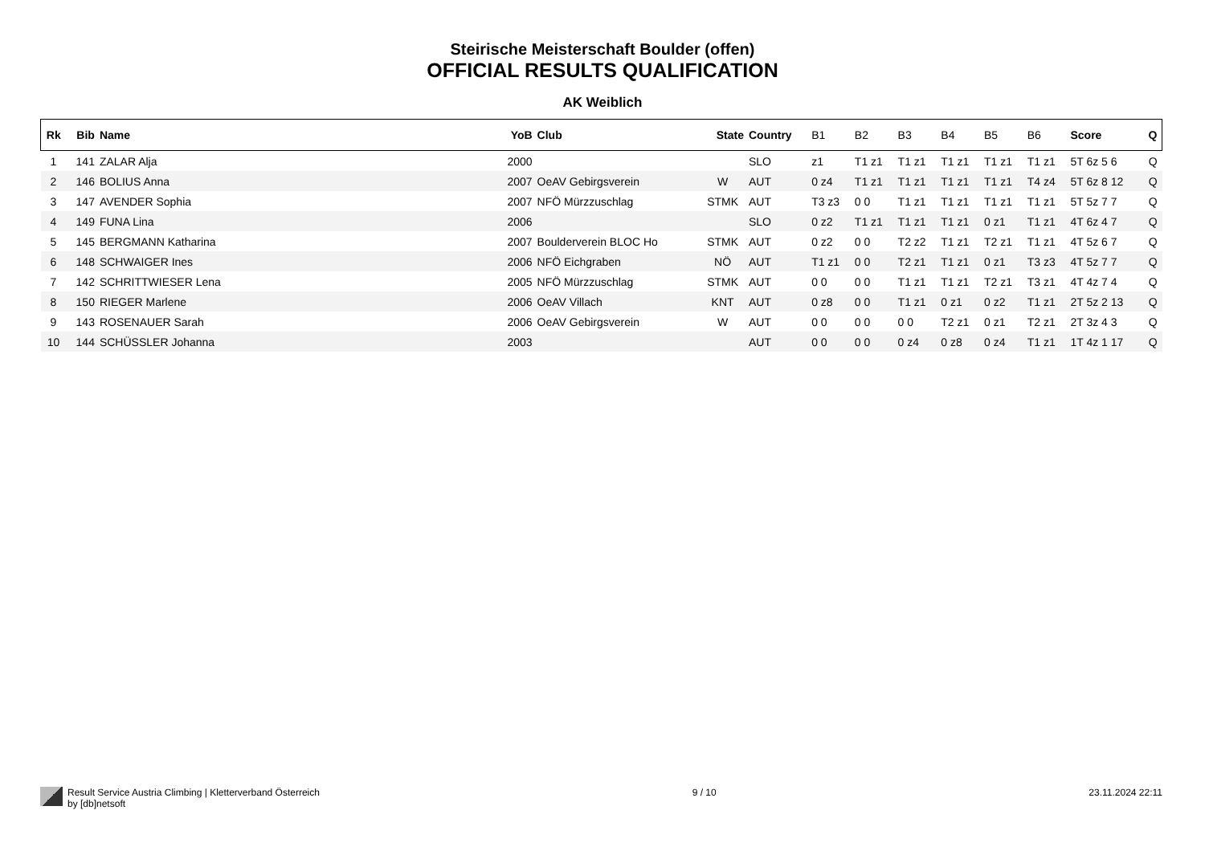Steirische Meisterschaft Boulder (offen)
OFFICIAL RESULTS QUALIFICATION
AK Weiblich
| Rk | Bib | Name | YoB | Club | State | Country | B1 | B2 | B3 | B4 | B5 | B6 | Score | Q |
| --- | --- | --- | --- | --- | --- | --- | --- | --- | --- | --- | --- | --- | --- | --- |
| 1 | 141 | ZALAR Alja | 2000 | | | SLO | z1 | T1 z1 | T1 z1 | T1 z1 | T1 z1 | T1 z1 | 5T 6z 5 6 | Q |
| 2 | 146 | BOLIUS Anna | 2007 | OeAV Gebirgsverein | W | AUT | 0 z4 | T1 z1 | T1 z1 | T1 z1 | T1 z1 | T4 z4 | 5T 6z 8 12 | Q |
| 3 | 147 | AVENDER Sophia | 2007 | NFÖ Mürzzuschlag | STMK | AUT | T3 z3 | 0 0 | T1 z1 | T1 z1 | T1 z1 | T1 z1 | 5T 5z 7 7 | Q |
| 4 | 149 | FUNA Lina | 2006 | | | SLO | 0 z2 | T1 z1 | T1 z1 | T1 z1 | 0 z1 | T1 z1 | 4T 6z 4 7 | Q |
| 5 | 145 | BERGMANN Katharina | 2007 | Boulderverein BLOC Ho | STMK | AUT | 0 z2 | 0 0 | T2 z2 | T1 z1 | T2 z1 | T1 z1 | 4T 5z 6 7 | Q |
| 6 | 148 | SCHWAIGER Ines | 2006 | NFÖ Eichgraben | NÖ | AUT | T1 z1 | 0 0 | T2 z1 | T1 z1 | 0 z1 | T3 z3 | 4T 5z 7 7 | Q |
| 7 | 142 | SCHRITTWIESER Lena | 2005 | NFÖ Mürzzuschlag | STMK | AUT | 0 0 | 0 0 | T1 z1 | T1 z1 | T2 z1 | T3 z1 | 4T 4z 7 4 | Q |
| 8 | 150 | RIEGER Marlene | 2006 | OeAV Villach | KNT | AUT | 0 z8 | 0 0 | T1 z1 | 0 z1 | 0 z2 | T1 z1 | 2T 5z 2 13 | Q |
| 9 | 143 | ROSENAUER Sarah | 2006 | OeAV Gebirgsverein | W | AUT | 0 0 | 0 0 | 0 0 | T2 z1 | 0 z1 | T2 z1 | 2T 3z 4 3 | Q |
| 10 | 144 | SCHÜSSLER Johanna | 2003 | | | AUT | 0 0 | 0 0 | 0 z4 | 0 z8 | 0 z4 | T1 z1 | 1T 4z 1 17 | Q |
Result Service Austria Climbing | Kletterverband Österreich
by [db]netsoft
9 / 10 23.11.2024 22:11